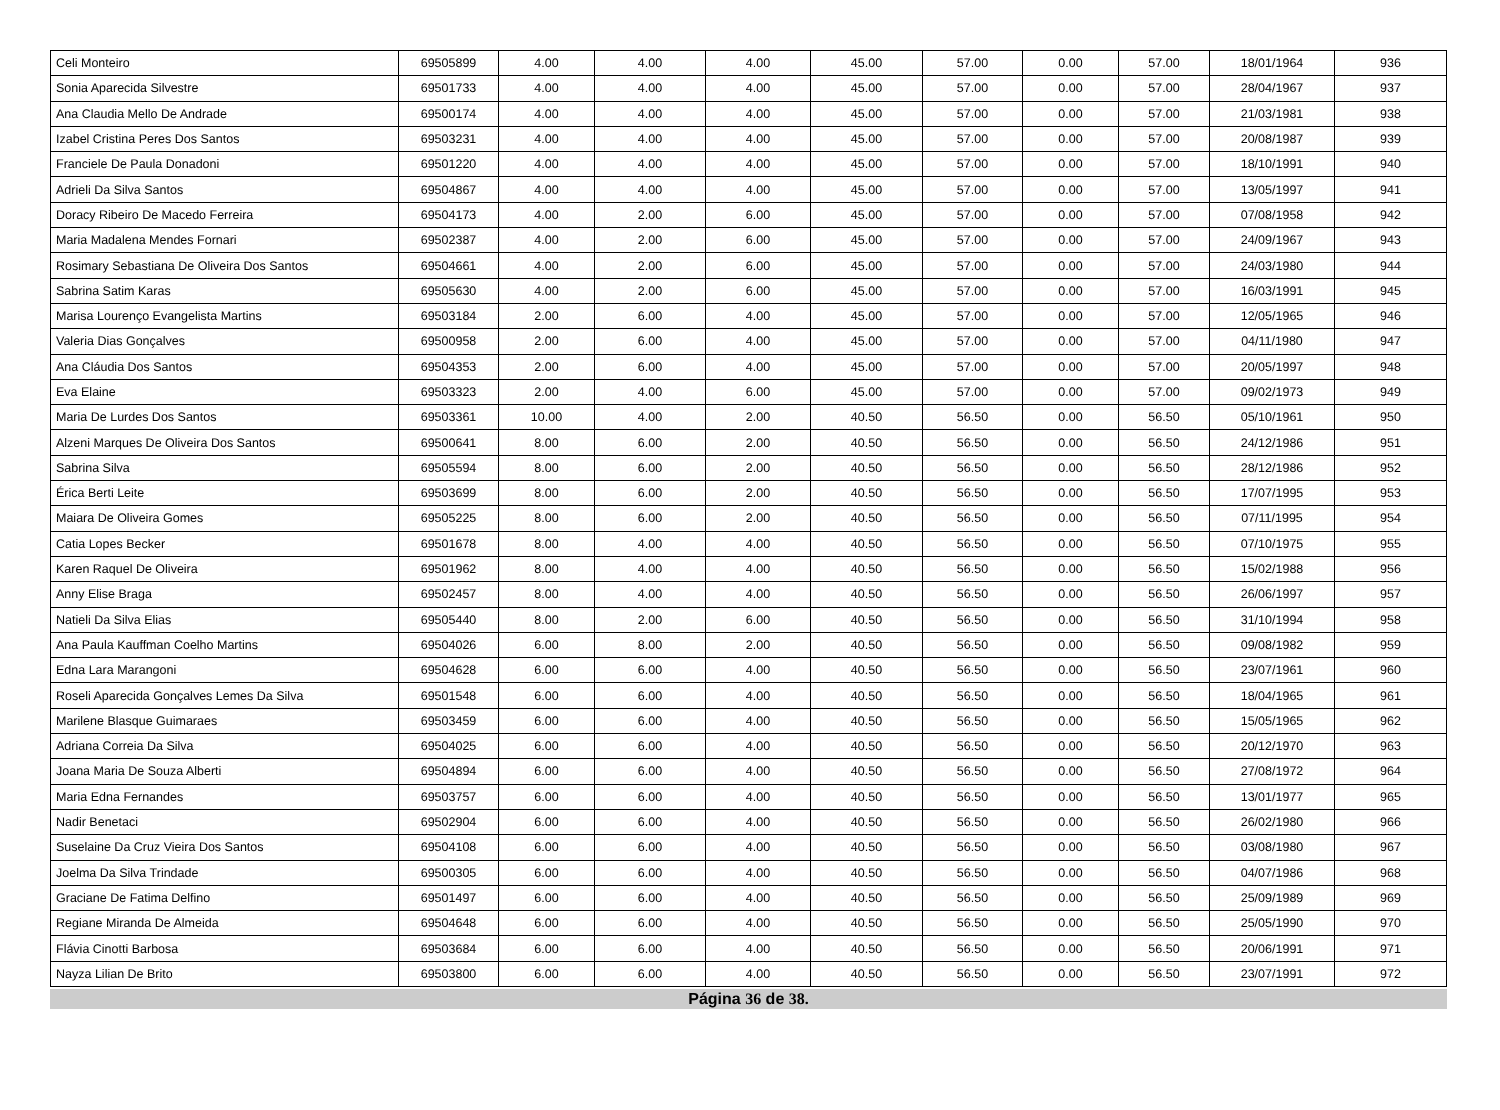| Celi Monteiro | 69505899 | 4.00 | 4.00 | 4.00 | 45.00 | 57.00 | 0.00 | 57.00 | 18/01/1964 | 936 |
| Sonia Aparecida Silvestre | 69501733 | 4.00 | 4.00 | 4.00 | 45.00 | 57.00 | 0.00 | 57.00 | 28/04/1967 | 937 |
| Ana Claudia Mello De Andrade | 69500174 | 4.00 | 4.00 | 4.00 | 45.00 | 57.00 | 0.00 | 57.00 | 21/03/1981 | 938 |
| Izabel Cristina Peres Dos Santos | 69503231 | 4.00 | 4.00 | 4.00 | 45.00 | 57.00 | 0.00 | 57.00 | 20/08/1987 | 939 |
| Franciele De Paula Donadoni | 69501220 | 4.00 | 4.00 | 4.00 | 45.00 | 57.00 | 0.00 | 57.00 | 18/10/1991 | 940 |
| Adrieli Da Silva Santos | 69504867 | 4.00 | 4.00 | 4.00 | 45.00 | 57.00 | 0.00 | 57.00 | 13/05/1997 | 941 |
| Doracy Ribeiro De Macedo Ferreira | 69504173 | 4.00 | 2.00 | 6.00 | 45.00 | 57.00 | 0.00 | 57.00 | 07/08/1958 | 942 |
| Maria Madalena Mendes Fornari | 69502387 | 4.00 | 2.00 | 6.00 | 45.00 | 57.00 | 0.00 | 57.00 | 24/09/1967 | 943 |
| Rosimary Sebastiana De Oliveira Dos Santos | 69504661 | 4.00 | 2.00 | 6.00 | 45.00 | 57.00 | 0.00 | 57.00 | 24/03/1980 | 944 |
| Sabrina Satim Karas | 69505630 | 4.00 | 2.00 | 6.00 | 45.00 | 57.00 | 0.00 | 57.00 | 16/03/1991 | 945 |
| Marisa Lourenço Evangelista Martins | 69503184 | 2.00 | 6.00 | 4.00 | 45.00 | 57.00 | 0.00 | 57.00 | 12/05/1965 | 946 |
| Valeria Dias Gonçalves | 69500958 | 2.00 | 6.00 | 4.00 | 45.00 | 57.00 | 0.00 | 57.00 | 04/11/1980 | 947 |
| Ana Cláudia Dos Santos | 69504353 | 2.00 | 6.00 | 4.00 | 45.00 | 57.00 | 0.00 | 57.00 | 20/05/1997 | 948 |
| Eva Elaine | 69503323 | 2.00 | 4.00 | 6.00 | 45.00 | 57.00 | 0.00 | 57.00 | 09/02/1973 | 949 |
| Maria De Lurdes Dos Santos | 69503361 | 10.00 | 4.00 | 2.00 | 40.50 | 56.50 | 0.00 | 56.50 | 05/10/1961 | 950 |
| Alzeni Marques De Oliveira Dos Santos | 69500641 | 8.00 | 6.00 | 2.00 | 40.50 | 56.50 | 0.00 | 56.50 | 24/12/1986 | 951 |
| Sabrina Silva | 69505594 | 8.00 | 6.00 | 2.00 | 40.50 | 56.50 | 0.00 | 56.50 | 28/12/1986 | 952 |
| Érica Berti Leite | 69503699 | 8.00 | 6.00 | 2.00 | 40.50 | 56.50 | 0.00 | 56.50 | 17/07/1995 | 953 |
| Maiara De Oliveira Gomes | 69505225 | 8.00 | 6.00 | 2.00 | 40.50 | 56.50 | 0.00 | 56.50 | 07/11/1995 | 954 |
| Catia Lopes Becker | 69501678 | 8.00 | 4.00 | 4.00 | 40.50 | 56.50 | 0.00 | 56.50 | 07/10/1975 | 955 |
| Karen Raquel De Oliveira | 69501962 | 8.00 | 4.00 | 4.00 | 40.50 | 56.50 | 0.00 | 56.50 | 15/02/1988 | 956 |
| Anny Elise Braga | 69502457 | 8.00 | 4.00 | 4.00 | 40.50 | 56.50 | 0.00 | 56.50 | 26/06/1997 | 957 |
| Natieli Da Silva Elias | 69505440 | 8.00 | 2.00 | 6.00 | 40.50 | 56.50 | 0.00 | 56.50 | 31/10/1994 | 958 |
| Ana Paula Kauffman Coelho Martins | 69504026 | 6.00 | 8.00 | 2.00 | 40.50 | 56.50 | 0.00 | 56.50 | 09/08/1982 | 959 |
| Edna Lara Marangoni | 69504628 | 6.00 | 6.00 | 4.00 | 40.50 | 56.50 | 0.00 | 56.50 | 23/07/1961 | 960 |
| Roseli Aparecida Gonçalves Lemes Da Silva | 69501548 | 6.00 | 6.00 | 4.00 | 40.50 | 56.50 | 0.00 | 56.50 | 18/04/1965 | 961 |
| Marilene Blasque Guimaraes | 69503459 | 6.00 | 6.00 | 4.00 | 40.50 | 56.50 | 0.00 | 56.50 | 15/05/1965 | 962 |
| Adriana Correia Da Silva | 69504025 | 6.00 | 6.00 | 4.00 | 40.50 | 56.50 | 0.00 | 56.50 | 20/12/1970 | 963 |
| Joana Maria De Souza Alberti | 69504894 | 6.00 | 6.00 | 4.00 | 40.50 | 56.50 | 0.00 | 56.50 | 27/08/1972 | 964 |
| Maria Edna Fernandes | 69503757 | 6.00 | 6.00 | 4.00 | 40.50 | 56.50 | 0.00 | 56.50 | 13/01/1977 | 965 |
| Nadir Benetaci | 69502904 | 6.00 | 6.00 | 4.00 | 40.50 | 56.50 | 0.00 | 56.50 | 26/02/1980 | 966 |
| Suselaine Da Cruz Vieira Dos Santos | 69504108 | 6.00 | 6.00 | 4.00 | 40.50 | 56.50 | 0.00 | 56.50 | 03/08/1980 | 967 |
| Joelma Da Silva Trindade | 69500305 | 6.00 | 6.00 | 4.00 | 40.50 | 56.50 | 0.00 | 56.50 | 04/07/1986 | 968 |
| Graciane De Fatima Delfino | 69501497 | 6.00 | 6.00 | 4.00 | 40.50 | 56.50 | 0.00 | 56.50 | 25/09/1989 | 969 |
| Regiane Miranda De Almeida | 69504648 | 6.00 | 6.00 | 4.00 | 40.50 | 56.50 | 0.00 | 56.50 | 25/05/1990 | 970 |
| Flávia Cinotti Barbosa | 69503684 | 6.00 | 6.00 | 4.00 | 40.50 | 56.50 | 0.00 | 56.50 | 20/06/1991 | 971 |
| Nayza Lilian De Brito | 69503800 | 6.00 | 6.00 | 4.00 | 40.50 | 56.50 | 0.00 | 56.50 | 23/07/1991 | 972 |
Página 36 de 38.